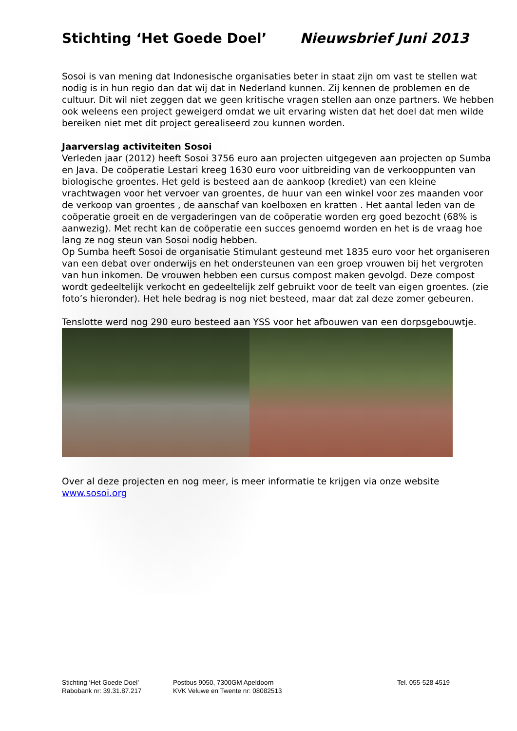Stichting ‘Het Goede Doel’ Nieuwsbrief Juni 2013
Sosoi is van mening dat Indonesische organisaties beter in staat zijn om vast te stellen wat nodig is in hun regio dan dat wij dat in Nederland kunnen. Zij kennen de problemen en de cultuur. Dit wil niet zeggen dat we geen kritische vragen stellen aan onze partners. We hebben ook weleens een project geweigerd omdat we uit ervaring wisten dat het doel dat men wilde bereiken niet met dit project gerealiseerd zou kunnen worden.
Jaarverslag activiteiten Sosoi
Verleden jaar (2012) heeft Sosoi 3756 euro aan projecten uitgegeven aan projecten op Sumba en Java. De coöperatie Lestari kreeg 1630 euro voor uitbreiding van de verkooppunten van biologische groentes. Het geld is besteed aan de aankoop (krediet) van een kleine vrachtwagen voor het vervoer van groentes, de huur van een winkel voor zes maanden voor de verkoop van groentes , de aanschaf van koelboxen en kratten . Het aantal leden van de coöperatie groeit en de vergaderingen van de coöperatie worden erg goed bezocht (68% is aanwezig). Met recht kan de coöperatie een succes genoemd worden en het is de vraag hoe lang ze nog steun van Sosoi nodig hebben.
Op Sumba heeft Sosoi de organisatie Stimulant gesteund met 1835 euro voor het organiseren van een debat over onderwijs en het ondersteunen van een groep vrouwen bij het vergroten van hun inkomen. De vrouwen hebben een cursus compost maken gevolgd. Deze compost wordt gedeeltelijk verkocht en gedeeltelijk zelf gebruikt voor de teelt van eigen groentes. (zie foto’s hieronder). Het hele bedrag is nog niet besteed, maar dat zal deze zomer gebeuren.
Tenslotte werd nog 290 euro besteed aan YSS voor het afbouwen van een dorpsgebouwtje.
Over al deze projecten en nog meer, is meer informatie te krijgen via onze website www.sosoi.org
Stichting ‘Het Goede Doel’
Rabobank nr: 39.31.87.217
Postbus 9050, 7300GM Apeldoorn
KVK Veluwe en Twente nr: 08082513
Tel. 055-528 4519